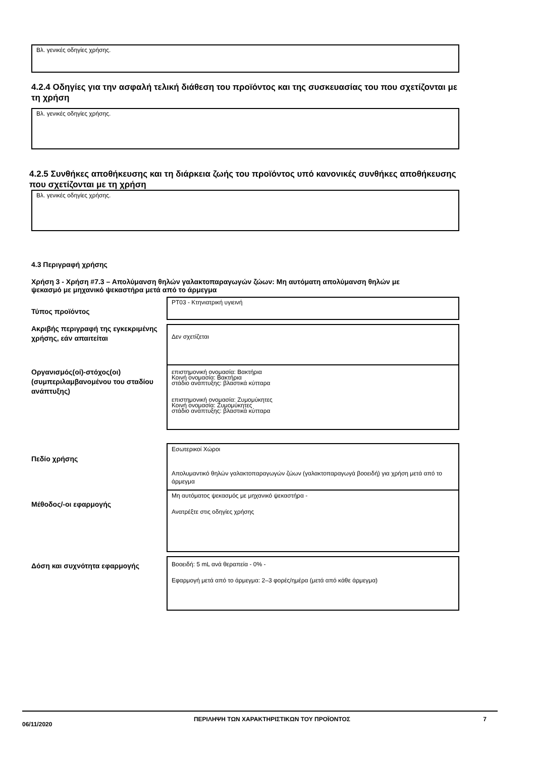Βλ. γενικές οδηγίες χρήσης.
4.2.4 Οδηγίες για την ασφαλή τελική διάθεση του προϊόντος και της συσκευασίας του που σχετίζονται με τη χρήση
Βλ. γενικές οδηγίες χρήσης.
4.2.5 Συνθήκες αποθήκευσης και τη διάρκεια ζωής του προϊόντος υπό κανονικές συνθήκες αποθήκευσης που σχετίζονται με τη χρήση
Βλ. γενικές οδηγίες χρήσης.
4.3 Περιγραφή χρήσης
Χρήση 3 - Χρήση #7.3 – Απολύμανση θηλών γαλακτοπαραγωγών ζώων: Μη αυτόματη απολύμανση θηλών με ψεκασμό με μηχανικό ψεκαστήρα μετά από το άρμεγμα
Τύπος προϊόντος
PT03 - Κτηνιατρική υγιεινή
Ακριβής περιγραφή της εγκεκριμένης χρήσης, εάν απαιτείται
Δεν σχετίζεται
Οργανισμός(οί)-στόχος(οι) (συμπεριλαμβανομένου του σταδίου ανάπτυξης)
επιστημονική ονομασία: Βακτήρια
Κοινή ονομασία: Βακτήρια
στάδιο ανάπτυξης: βλαστικά κύτταρα
επιστημονική ονομασία: Ζυμομύκητες
Κοινή ονομασία: Ζυμομύκητες
στάδιο ανάπτυξης: βλαστικά κύτταρα
Πεδίο χρήσης
Εσωτερικοί Χώροι
Απολυμαντικό θηλών γαλακτοπαραγωγών ζώων (γαλακτοπαραγωγά βοοειδή) για χρήση μετά από το άρμεγμα
Μέθοδος/-οι εφαρμογής
Μη αυτόματος ψεκασμός με μηχανικό ψεκαστήρα -
Ανατρέξτε στις οδηγίες χρήσης
Δόση και συχνότητα εφαρμογής
Βοοειδή: 5 mL ανά θεραπεία - 0% -
Εφαρμογή μετά από το άρμεγμα: 2–3 φορές/ημέρα (μετά από κάθε άρμεγμα)
06/11/2020
ΠΕΡΙΛΗΨΗ ΤΩΝ ΧΑΡΑΚΤΗΡΙΣΤΙΚΩΝ ΤΟΥ ΠΡΟΪΟΝΤΟΣ 7